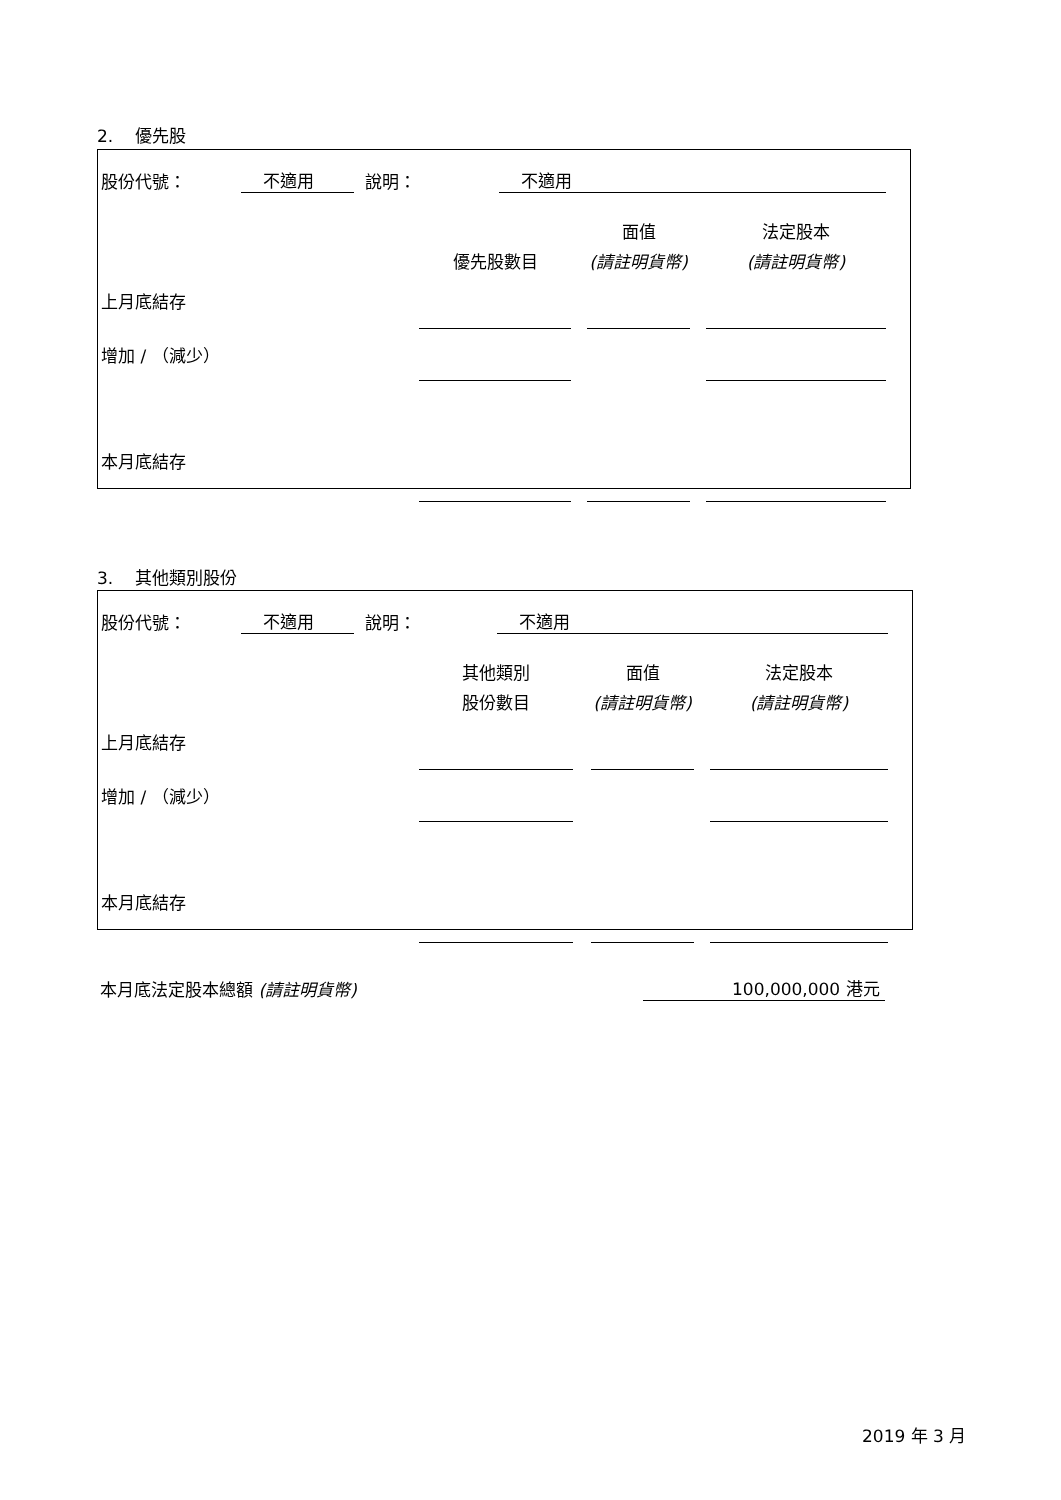2. 優先股
| 股份代號： | 不適用 | 說明： | 不適用 |
| | | | 面值 | | 法定股本 |
| | 優先股數目 | | (請註明貨幣) | | (請註明貨幣) |
| 上月底結存 | | | | | |
| 增加 / （減少） | | | | | |
| 本月底結存 | | | | | |
3. 其他類別股份
| 股份代號： | 不適用 | 說明： | 不適用 |
| | 其他類別 | | 面值 | | 法定股本 |
| | 股份數目 | | (請註明貨幣) | | (請註明貨幣) |
| 上月底結存 | | | | | |
| 增加 / （減少） | | | | | |
| 本月底結存 | | | | | |
| 本月底法定股本總額 (請註明貨幣) | 100,000,000 港元 |
2019 年 3 月